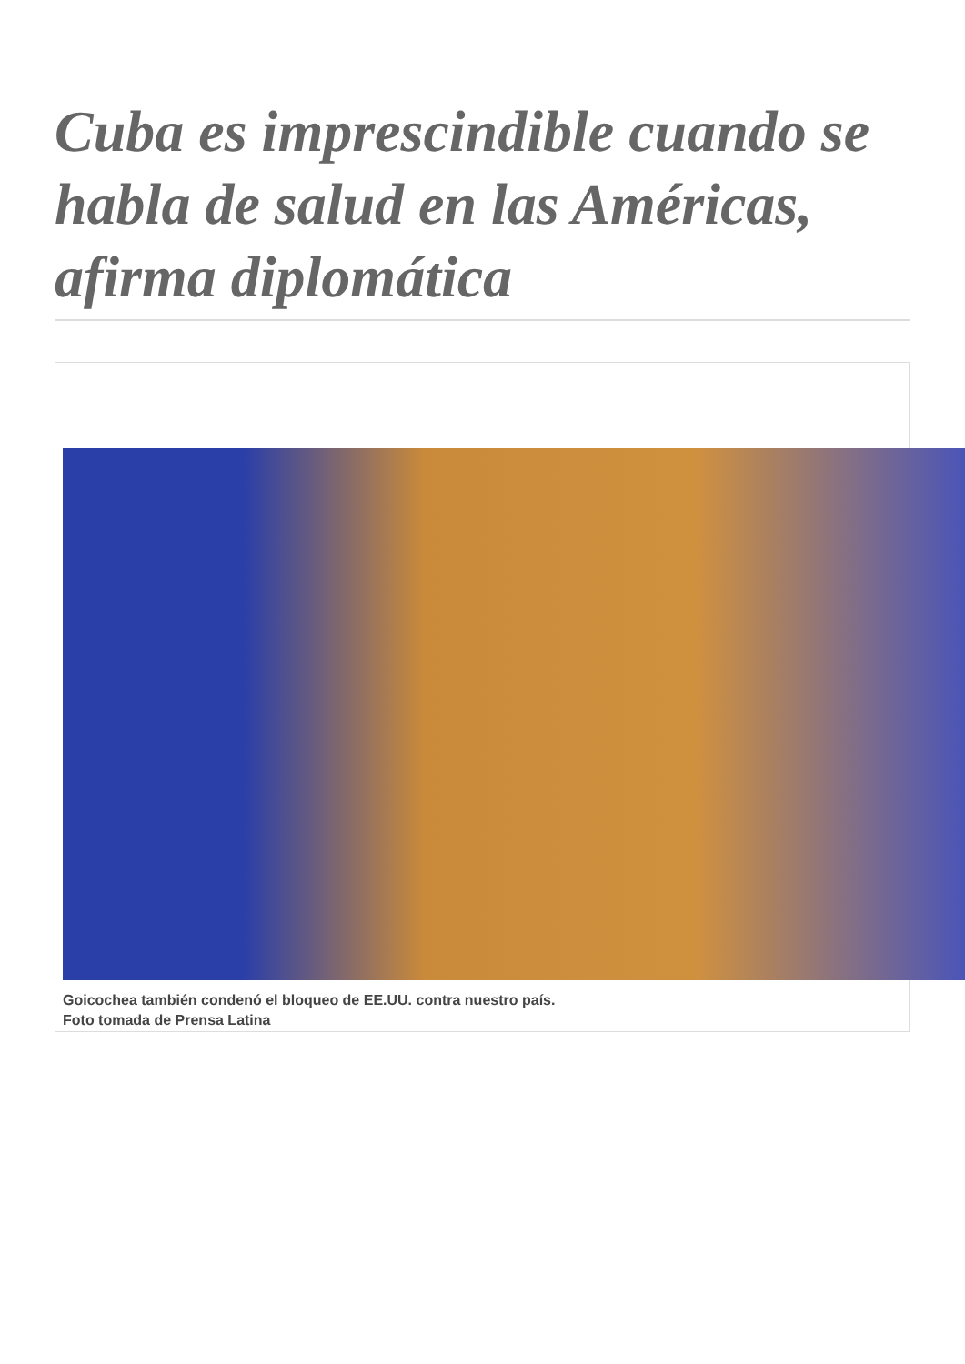Cuba es imprescindible cuando se habla de salud en las Américas, afirma diplomática
Goicochea también condenó el bloqueo de EE.UU. contra nuestro país.
Foto tomada de Prensa Latina